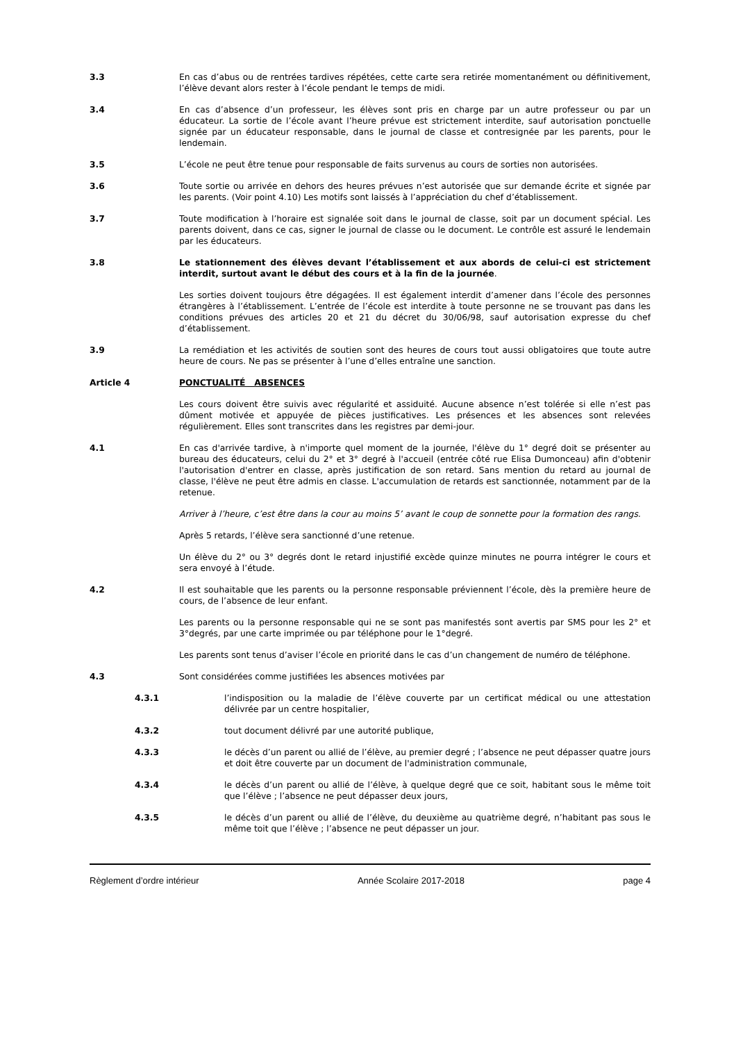3.3 En cas d’abus ou de rentrées tardives répétées, cette carte sera retirée momentanément ou définitivement, l’élève devant alors rester à l’école pendant le temps de midi.
3.4 En cas d’absence d’un professeur, les élèves sont pris en charge par un autre professeur ou par un éducateur. La sortie de l’école avant l’heure prévue est strictement interdite, sauf autorisation ponctuelle signée par un éducateur responsable, dans le journal de classe et contresignée par les parents, pour le lendemain.
3.5 L’école ne peut être tenue pour responsable de faits survenus au cours de sorties non autorisées.
3.6 Toute sortie ou arrivée en dehors des heures prévues n’est autorisée que sur demande écrite et signée par les parents. (Voir point 4.10) Les motifs sont laissés à l’appréciation du chef d’établissement.
3.7 Toute modification à l’horaire est signalée soit dans le journal de classe, soit par un document spécial. Les parents doivent, dans ce cas, signer le journal de classe ou le document. Le contrôle est assuré le lendemain par les éducateurs.
3.8 Le stationnement des élèves devant l’établissement et aux abords de celui-ci est strictement interdit, surtout avant le début des cours et à la fin de la journée.
Les sorties doivent toujours être dégagées. Il est également interdit d’amener dans l’école des personnes étrangères à l’établissement. L’entrée de l’école est interdite à toute personne ne se trouvant pas dans les conditions prévues des articles 20 et 21 du décret du 30/06/98, sauf autorisation expresse du chef d’établissement.
3.9 La remédiation et les activités de soutien sont des heures de cours tout aussi obligatoires que toute autre heure de cours. Ne pas se présenter à l’une d’elles entraîne une sanction.
Article 4 PONCTUALITÉ ABSENCES
Les cours doivent être suivis avec régularité et assiduité. Aucune absence n’est tolérée si elle n’est pas dûment motivée et appuyée de pièces justificatives. Les présences et les absences sont relevées régulièrement. Elles sont transcrites dans les registres par demi-jour.
4.1 En cas d'arrivée tardive, à n'importe quel moment de la journée, l'élève du 1° degré doit se présenter au bureau des éducateurs, celui du 2° et 3° degré à l'accueil (entrée côté rue Elisa Dumonceau) afin d'obtenir l'autorisation d'entrer en classe, après justification de son retard. Sans mention du retard au journal de classe, l'élève ne peut être admis en classe. L'accumulation de retards est sanctionnée, notamment par de la retenue.
Arriver à l’heure, c’est être dans la cour au moins 5’ avant le coup de sonnette pour la formation des rangs.
Après 5 retards, l’élève sera sanctionné d’une retenue.
Un élève du 2° ou 3° degrés dont le retard injustifié excède quinze minutes ne pourra intégrer le cours et sera envoyé à l’étude.
4.2 Il est souhaitable que les parents ou la personne responsable préviennent l’école, dès la première heure de cours, de l’absence de leur enfant.
Les parents ou la personne responsable qui ne se sont pas manifestés sont avertis par SMS pour les 2° et 3°degrés, par une carte imprimée ou par téléphone pour le 1°degré.
Les parents sont tenus d’aviser l’école en priorité dans le cas d’un changement de numéro de téléphone.
4.3 Sont considérées comme justifiées les absences motivées par
4.3.1 l’indisposition ou la maladie de l’élève couverte par un certificat médical ou une attestation délivrée par un centre hospitalier,
4.3.2 tout document délivré par une autorité publique,
4.3.3 le décès d’un parent ou allié de l’élève, au premier degré ; l’absence ne peut dépasser quatre jours et doit être couverte par un document de l'administration communale,
4.3.4 le décès d’un parent ou allié de l’élève, à quelque degré que ce soit, habitant sous le même toit que l’élève ; l’absence ne peut dépasser deux jours,
4.3.5 le décès d’un parent ou allié de l’élève, du deuxième au quatrième degré, n’habitant pas sous le même toit que l’élève ; l’absence ne peut dépasser un jour.
Règlement d’ordre intérieur Année Scolaire 2017-2018 page 4